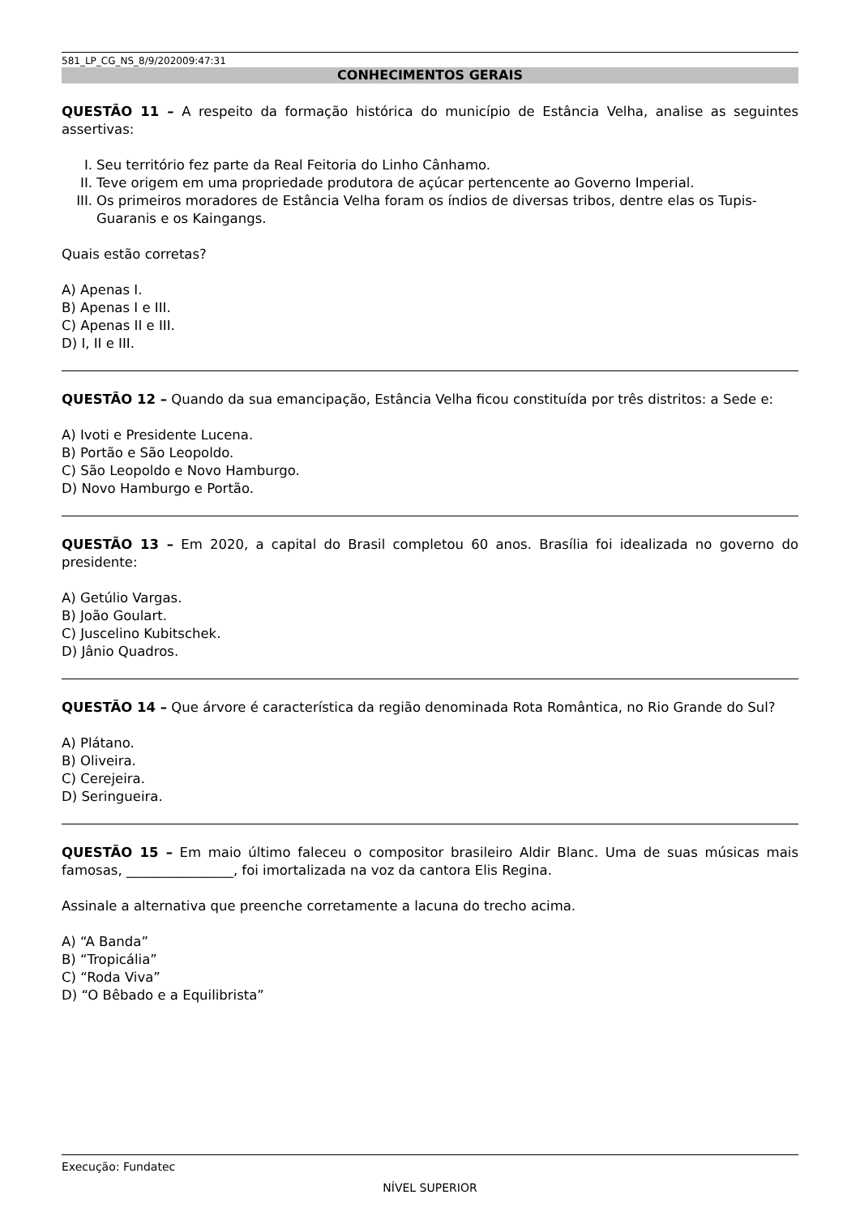581_LP_CG_NS_8/9/202009:47:31
CONHECIMENTOS GERAIS
QUESTÃO 11 – A respeito da formação histórica do município de Estância Velha, analise as seguintes assertivas:
I. Seu território fez parte da Real Feitoria do Linho Cânhamo.
II. Teve origem em uma propriedade produtora de açúcar pertencente ao Governo Imperial.
III. Os primeiros moradores de Estância Velha foram os índios de diversas tribos, dentre elas os Tupis-Guaranis e os Kaingangs.
Quais estão corretas?
A) Apenas I.
B) Apenas I e III.
C) Apenas II e III.
D) I, II e III.
QUESTÃO 12 – Quando da sua emancipação, Estância Velha ficou constituída por três distritos: a Sede e:
A) Ivoti e Presidente Lucena.
B) Portão e São Leopoldo.
C) São Leopoldo e Novo Hamburgo.
D) Novo Hamburgo e Portão.
QUESTÃO 13 – Em 2020, a capital do Brasil completou 60 anos. Brasília foi idealizada no governo do presidente:
A) Getúlio Vargas.
B) João Goulart.
C) Juscelino Kubitschek.
D) Jânio Quadros.
QUESTÃO 14 – Que árvore é característica da região denominada Rota Romântica, no Rio Grande do Sul?
A) Plátano.
B) Oliveira.
C) Cerejeira.
D) Seringueira.
QUESTÃO 15 – Em maio último faleceu o compositor brasileiro Aldir Blanc. Uma de suas músicas mais famosas, ________________, foi imortalizada na voz da cantora Elis Regina.
Assinale a alternativa que preenche corretamente a lacuna do trecho acima.
A) “A Banda”
B) “Tropicália”
C) “Roda Viva”
D) “O Bêbado e a Equilibrista”
Execução: Fundatec
NÍVEL SUPERIOR